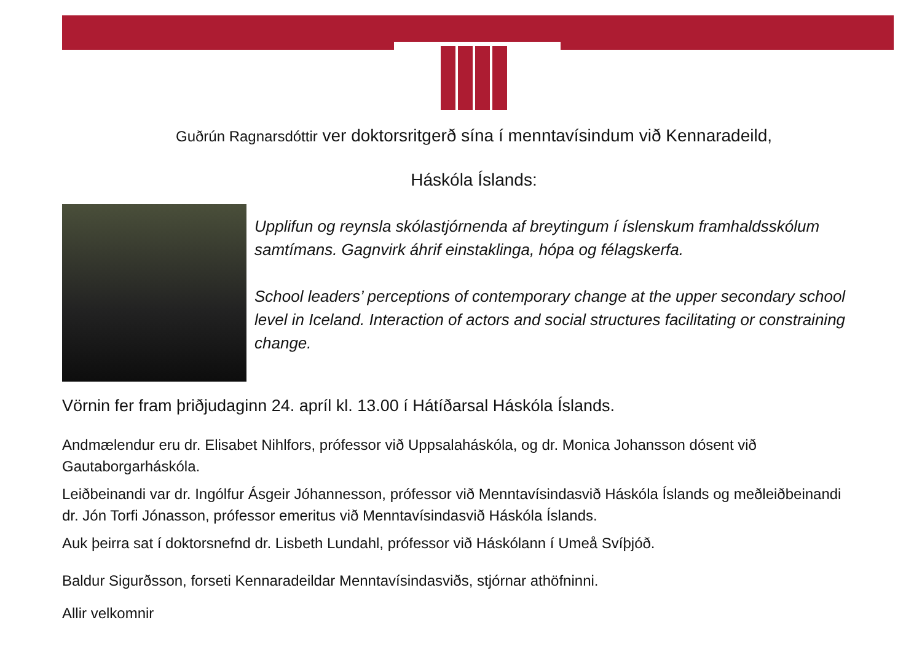Guðrún Ragnarsdóttir ver doktorsritgerð sína í menntavísindum við Kennaradeild,
Háskóla Íslands:
Upplifun og reynsla skólastjórnenda af breytingum í íslenskum framhaldsskólum samtímans. Gagnvirk áhrif einstaklinga, hópa og félagskerfa.
School leaders’ perceptions of contemporary change at the upper secondary school level in Iceland. Interaction of actors and social structures facilitating or constraining change.
Vörnin fer fram þriðjudaginn 24. apríl kl. 13.00 í Hátíðarsal Háskóla Íslands.
Andmælendur eru dr. Elisabet Nihlfors, prófessor við Uppsalaháskóla, og dr. Monica Johansson dósent við Gautaborgarháskóla.
Leiðbeinandi var dr. Ingólfur Ásgeir Jóhannesson, prófessor við Menntavísindasvið Háskóla Íslands og meðleiðbeinandi dr. Jón Torfi Jónasson, prófessor emeritus við Menntavísindasvið Háskóla Íslands.
Auk þeirra sat í doktorsnefnd dr. Lisbeth Lundahl, prófessor við Háskólann í Umeå Svíþjóð.
Baldur Sigurðsson, forseti Kennaradeildar Menntavísindasviðs, stjórnar athöfninni.
Allir velkomnir